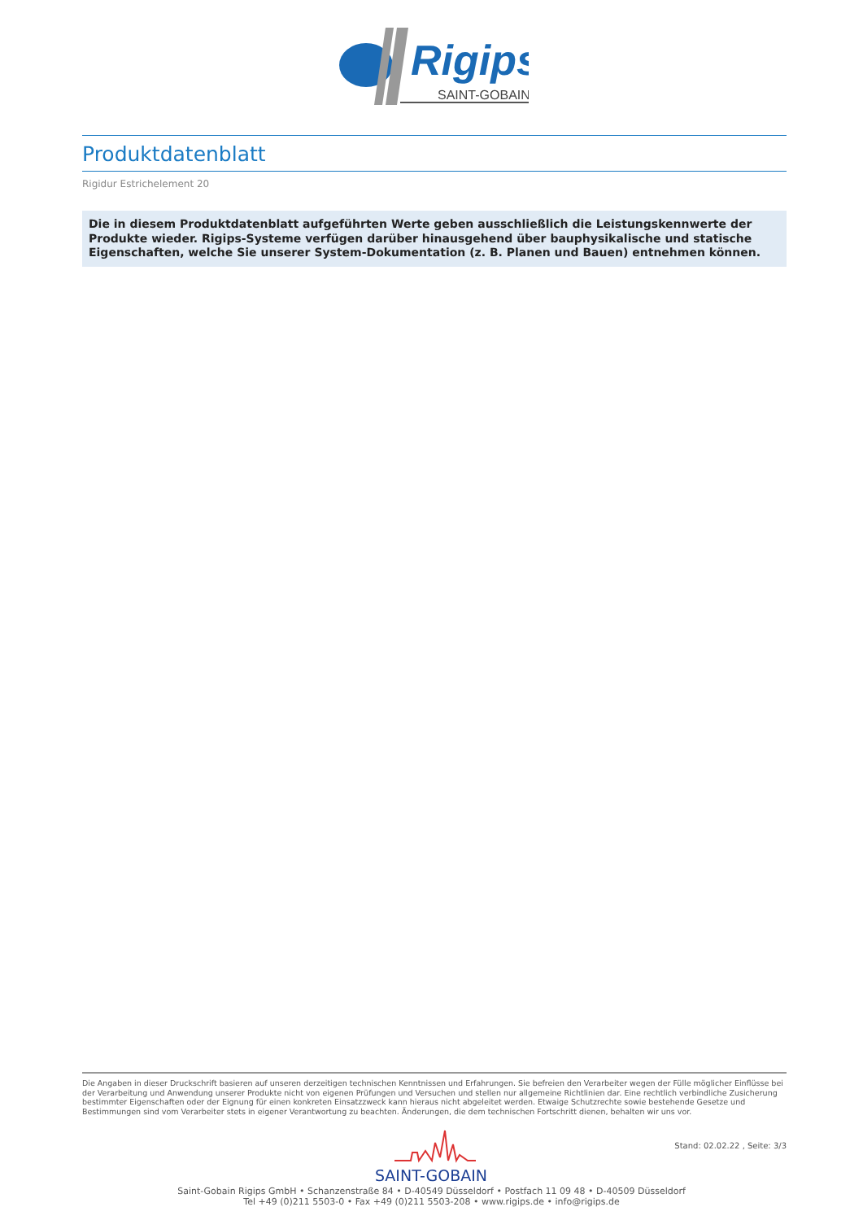Rigips
SAINT-GOBAIN
Produktdatenblatt
Rigidur Estrichelement 20
Die in diesem Produktdatenblatt aufgeführten Werte geben ausschließlich die Leistungskennwerte der Produkte wieder. Rigips-Systeme verfügen darüber hinausgehend über bauphysikalische und statische Eigenschaften, welche Sie unserer System-Dokumentation (z. B. Planen und Bauen) entnehmen können.
Die Angaben in dieser Druckschrift basieren auf unseren derzeitigen technischen Kenntnissen und Erfahrungen. Sie befreien den Verarbeiter wegen der Fülle möglicher Einflüsse bei der Verarbeitung und Anwendung unserer Produkte nicht von eigenen Prüfungen und Versuchen und stellen nur allgemeine Richtlinien dar. Eine rechtlich verbindliche Zusicherung bestimmter Eigenschaften oder der Eignung für einen konkreten Einsatzzweck kann hieraus nicht abgeleitet werden. Etwaige Schutzrechte sowie bestehende Gesetze und Bestimmungen sind vom Verarbeiter stets in eigener Verantwortung zu beachten. Änderungen, die dem technischen Fortschritt dienen, behalten wir uns vor.
SAINT-GOBAIN
Stand: 02.02.22 , Seite: 3/3
Saint-Gobain Rigips GmbH • Schanzenstraße 84 • D-40549 Düsseldorf • Postfach 11 09 48 • D-40509 Düsseldorf
Tel +49 (0)211 5503-0 • Fax +49 (0)211 5503-208 • www.rigips.de • info@rigips.de